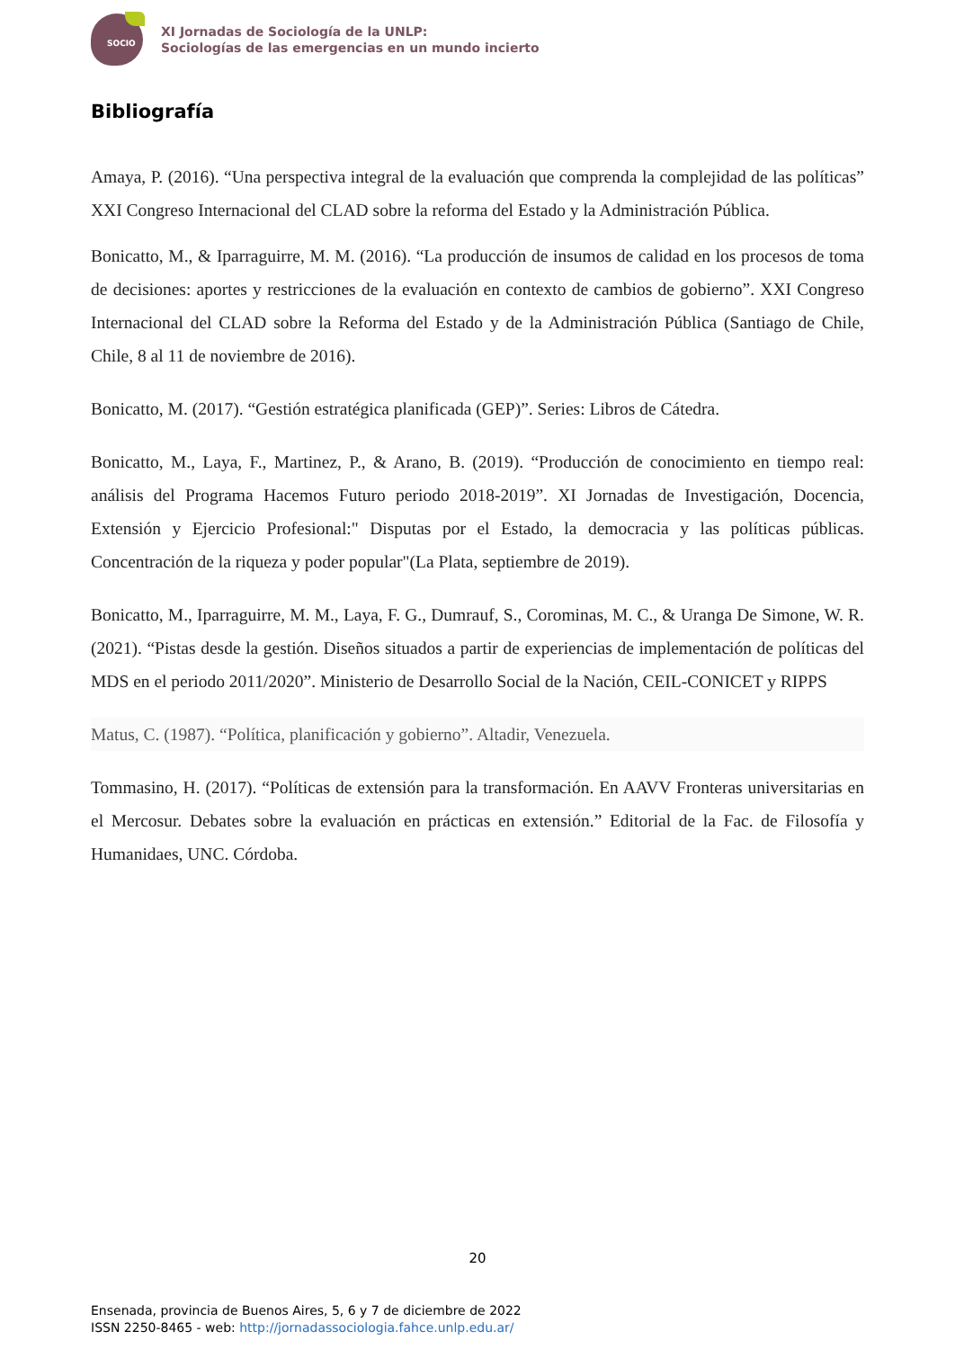SOCIO
XI Jornadas de Sociología de la UNLP:
Sociologías de las emergencias en un mundo incierto
Bibliografía
Amaya, P. (2016). “Una perspectiva integral de la evaluación que comprenda la complejidad de las políticas” XXI Congreso Internacional del CLAD sobre la reforma del Estado y la Administración Pública.
Bonicatto, M., & Iparraguirre, M. M. (2016). “La producción de insumos de calidad en los procesos de toma de decisiones: aportes y restricciones de la evaluación en contexto de cambios de gobierno”. XXI Congreso Internacional del CLAD sobre la Reforma del Estado y de la Administración Pública (Santiago de Chile, Chile, 8 al 11 de noviembre de 2016).
Bonicatto, M. (2017). “Gestión estratégica planificada (GEP)”. Series: Libros de Cátedra.
Bonicatto, M., Laya, F., Martinez, P., & Arano, B. (2019). “Producción de conocimiento en tiempo real: análisis del Programa Hacemos Futuro periodo 2018-2019”. XI Jornadas de Investigación, Docencia, Extensión y Ejercicio Profesional:" Disputas por el Estado, la democracia y las políticas públicas. Concentración de la riqueza y poder popular"(La Plata, septiembre de 2019).
Bonicatto, M., Iparraguirre, M. M., Laya, F. G., Dumrauf, S., Corominas, M. C., & Uranga De Simone, W. R. (2021). “Pistas desde la gestión. Diseños situados a partir de experiencias de implementación de políticas del MDS en el periodo 2011/2020”. Ministerio de Desarrollo Social de la Nación, CEIL-CONICET y RIPPS
Matus, C. (1987). “Política, planificación y gobierno”. Altadir, Venezuela.
Tommasino, H. (2017). “Políticas de extensión para la transformación. En AAVV Fronteras universitarias en el Mercosur. Debates sobre la evaluación en prácticas en extensión.” Editorial de la Fac. de Filosofía y Humanidaes, UNC. Córdoba.
20
Ensenada, provincia de Buenos Aires, 5, 6 y 7 de diciembre de 2022
ISSN 2250-8465 - web: http://jornadassociologia.fahce.unlp.edu.ar/